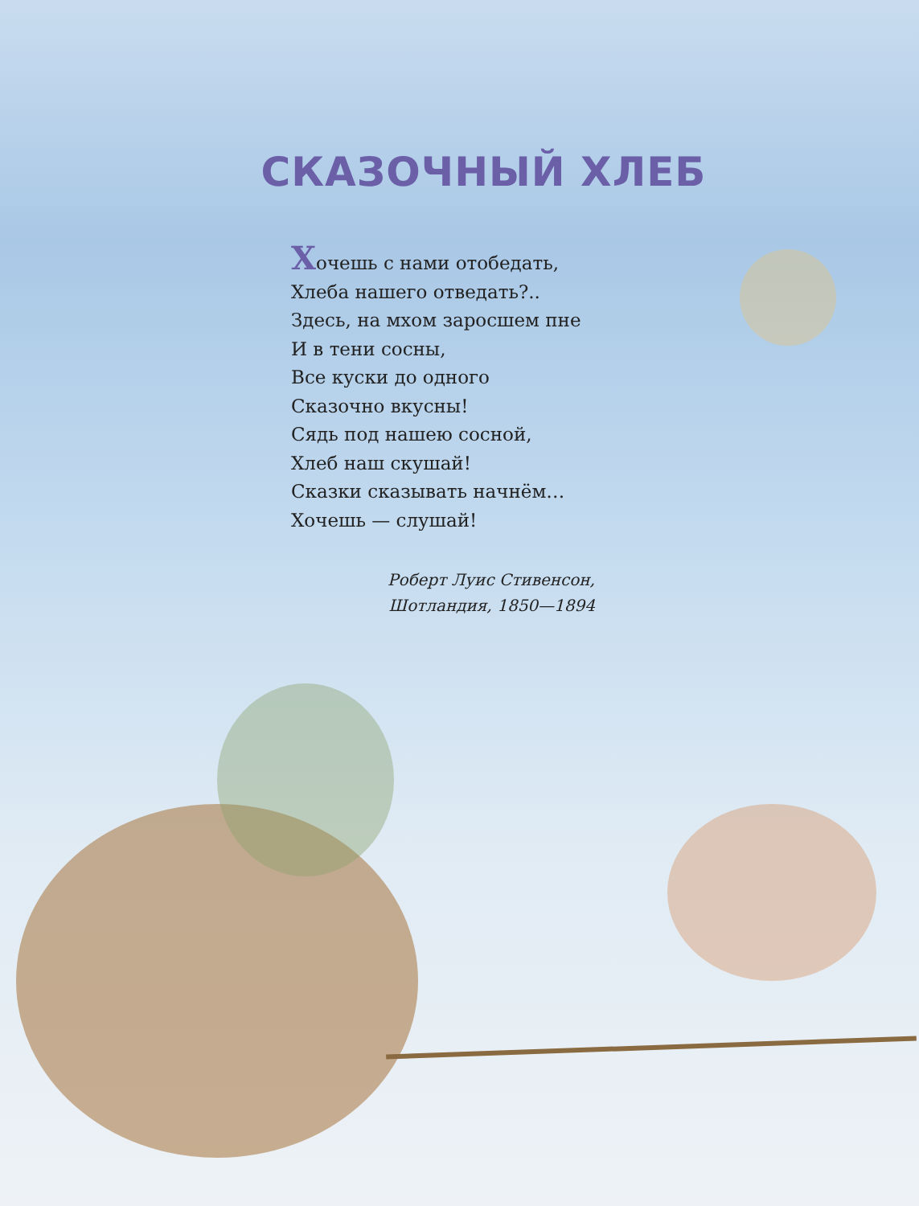СКАЗОЧНЫЙ ХЛЕБ
Хочешь с нами отобедать,
Хлеба нашего отведать?..
Здесь, на мхом заросшем пне
И в тени сосны,
Все куски до одного
Сказочно вкусны!
Сядь под нашею сосной,
Хлеб наш скушай!
Сказки сказывать начнём…
Хочешь — слушай!
Роберт Луис Стивенсон,
Шотландия, 1850—1894